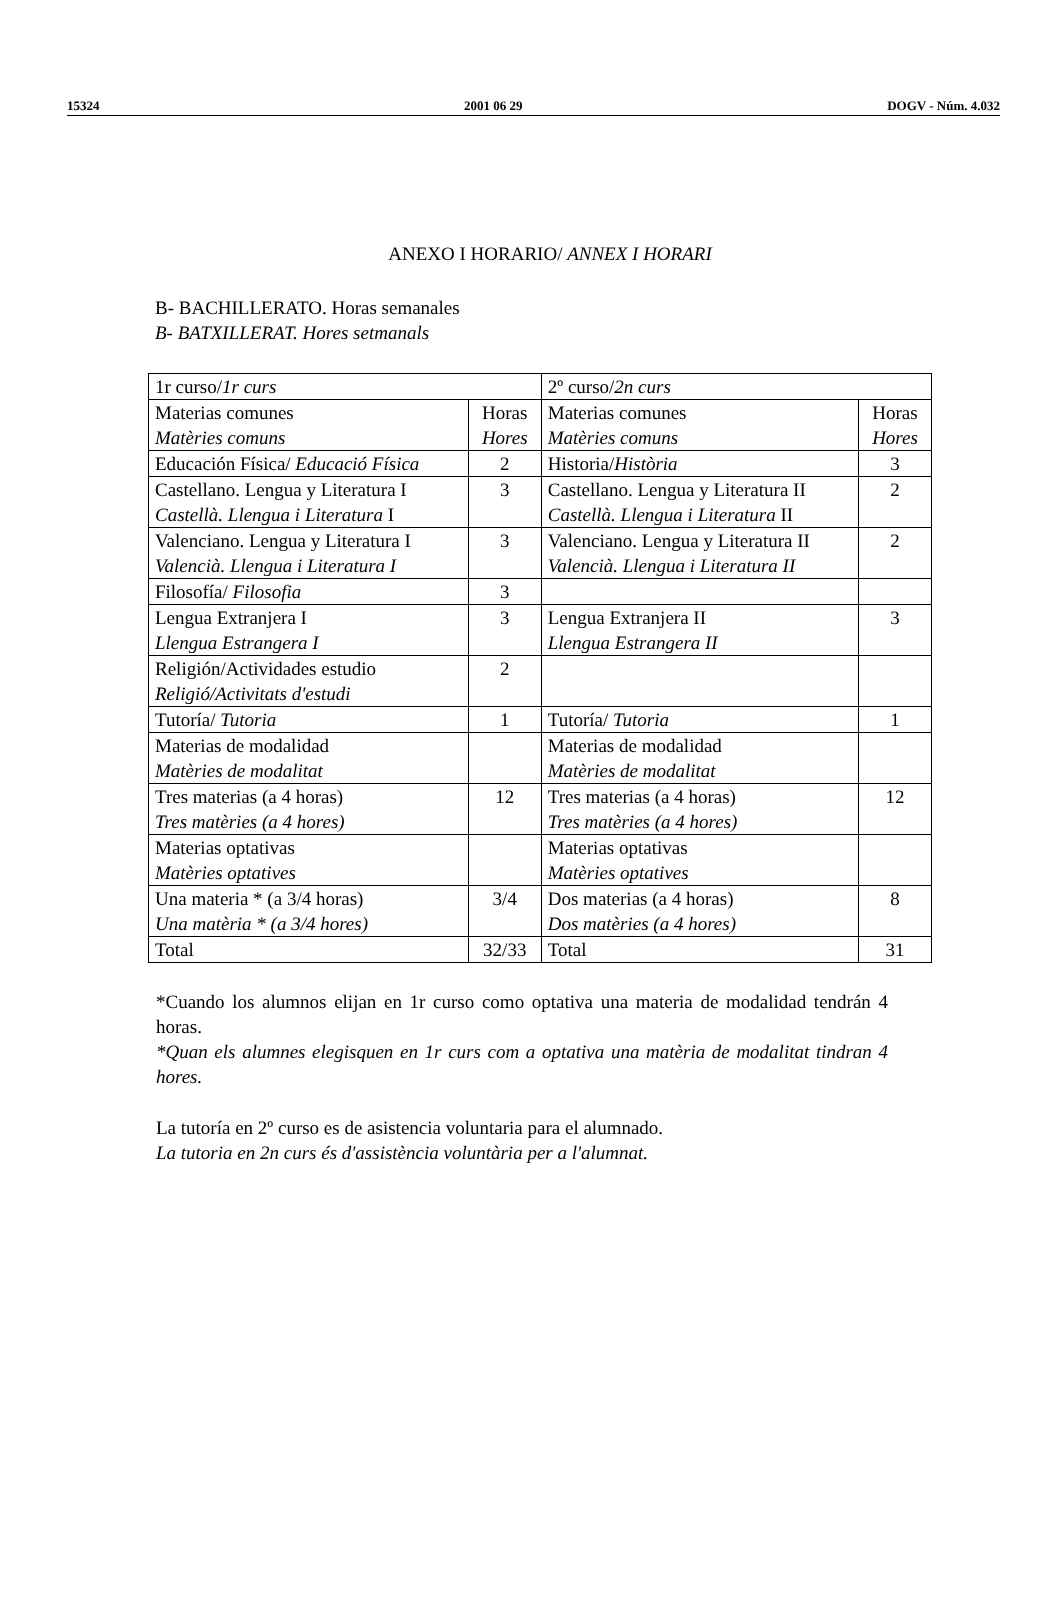15324 2001 06 29 DOGV - Núm. 4.032
ANEXO I HORARIO/ ANNEX I HORARI
B- BACHILLERATO. Horas semanales
B- BATXILLERAT. Hores setmanals
| 1r curso/ 1r curs | | 2º curso/ 2n curs | |
| Materias comunes Matèries comuns | Horas Hores | Materias comunes Matèries comuns | Horas Hores |
| Educación Física/ Educació Física | 2 | Historia/ Història | 3 |
| Castellano. Lengua y Literatura I Castellà. Llengua i Literatura I | 3 | Castellano. Lengua y Literatura II Castellà. Llengua i Literatura II | 2 |
| Valenciano. Lengua y Literatura I Valencià. Llengua i Literatura I | 3 | Valenciano. Lengua y Literatura II Valencià. Llengua i Literatura II | 2 |
| Filosofía/ Filosofia | 3 | | |
| Lengua Extranjera I Llengua Estrangera I | 3 | Lengua Extranjera II Llengua Estrangera II | 3 |
| Religión/Actividades estudio Religió/Activitats d'estudi | 2 | | |
| Tutoría/ Tutoria | 1 | Tutoría/ Tutoria | 1 |
| Materias de modalidad Matèries de modalitat | | Materias de modalidad Matèries de modalitat | |
| Tres materias (a 4 horas) Tres matèries (a 4 hores) | 12 | Tres materias (a 4 horas) Tres matèries (a 4 hores) | 12 |
| Materias optativas Matèries optatives | | Materias optativas Matèries optatives | |
| Una materia * (a 3/4 horas) Una matèria * (a 3/4 hores) | 3/4 | Dos materias (a 4 horas) Dos matèries (a 4 hores) | 8 |
| Total | 32/33 | Total | 31 |
*Cuando los alumnos elijan en 1r curso como optativa una materia de modalidad tendrán 4 horas.
*Quan els alumnes elegisquen en 1r curs com a optativa una matèria de modalitat tindran 4 hores.
La tutoría en 2º curso es de asistencia voluntaria para el alumnado.
La tutoria en 2n curs és d'assistència voluntària per a l'alumnat.